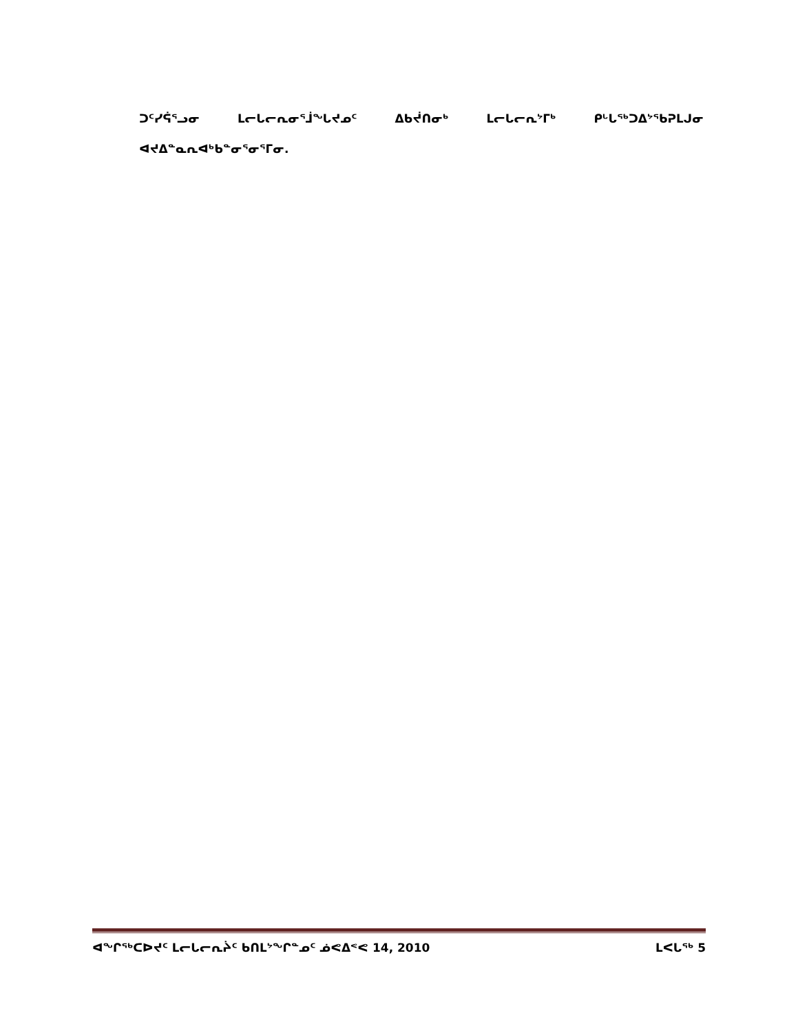ᑐᑦᓯᕌᕐᓗᓂ ᒪᓕᒐᓕᕆᓂᕐᒨᖓᔪᓄᑦ ᐃᑲᔫᑎᓂᒃ ᒪᓕᒐᓕᕆᔾᒥᒃ ᑭᒡᒐᖅᑐᐃᔾᖃᕈᒪᒍᓂ ᐊᔪᐃᓐᓇᕆᐊᒃᑲᓐᓂᕐᓂᕐᒥᓂ.
ᐊᖏᖅᑕᐅᔪᑦ ᒪᓕᒐᓕᕆᔩᑦ ᑲᑎᒪᔾᖏᓐᓄᑦ ᓅᕙᐃᕝᕙ 14, 2010 ᒪᐸᒐᖅ 5